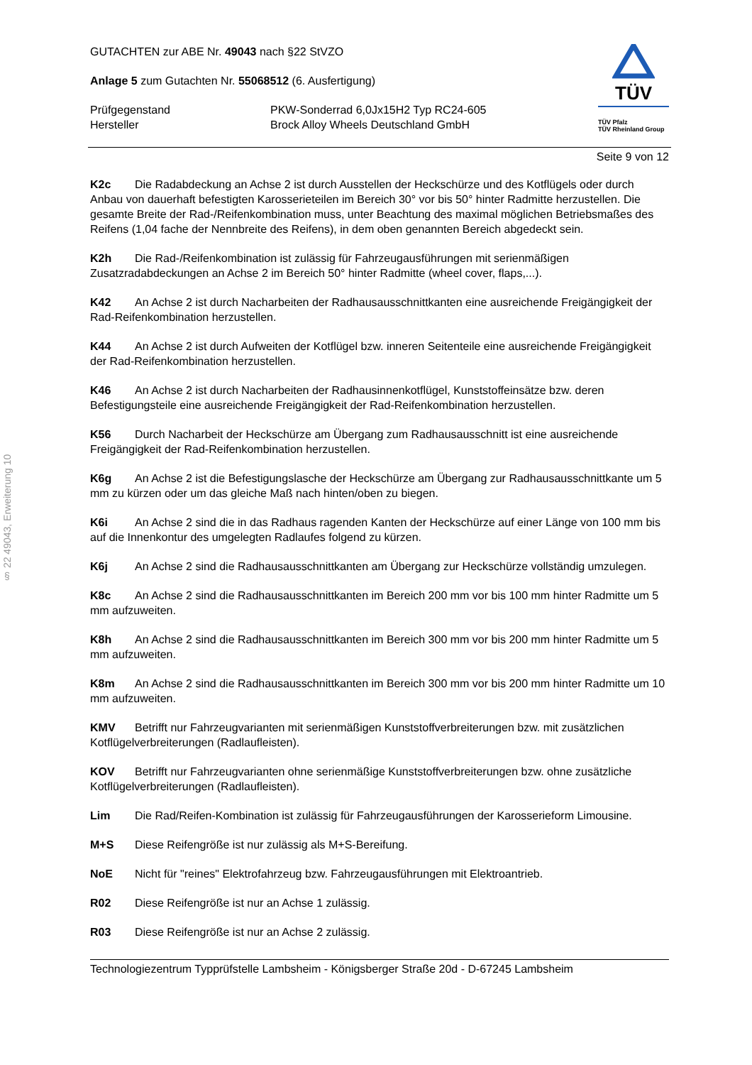§ 22 49043, Erweiterung 10
GUTACHTEN zur ABE Nr. 49043 nach §22 StVZO
Anlage 5 zum Gutachten Nr. 55068512 (6. Ausfertigung)
Prüfgegenstand
Hersteller
PKW-Sonderrad 6,0Jx15H2 Typ RC24-605
Brock Alloy Wheels Deutschland GmbH
TÜV
TÜV Pfalz
TÜV Rheinland Group
Seite 9 von 12
K2c Die Radabdeckung an Achse 2 ist durch Ausstellen der Heckschürze und des Kotflügels oder durch Anbau von dauerhaft befestigten Karosserieteilen im Bereich 30° vor bis 50° hinter Radmitte herzustellen. Die gesamte Breite der Rad-/Reifenkombination muss, unter Beachtung des maximal möglichen Betriebsmaßes des Reifens (1,04 fache der Nennbreite des Reifens), in dem oben genannten Bereich abgedeckt sein.
K2h Die Rad-/Reifenkombination ist zulässig für Fahrzeugausführungen mit serienmäßigen Zusatzradabdeckungen an Achse 2 im Bereich 50° hinter Radmitte (wheel cover, flaps,...).
K42 An Achse 2 ist durch Nacharbeiten der Radhausausschnittkanten eine ausreichende Freigängigkeit der Rad-Reifenkombination herzustellen.
K44 An Achse 2 ist durch Aufweiten der Kotflügel bzw. inneren Seitenteile eine ausreichende Freigängigkeit der Rad-Reifenkombination herzustellen.
K46 An Achse 2 ist durch Nacharbeiten der Radhausinnenkotflügel, Kunststoffeinsätze bzw. deren Befestigungsteile eine ausreichende Freigängigkeit der Rad-Reifenkombination herzustellen.
K56 Durch Nacharbeit der Heckschürze am Übergang zum Radhausausschnitt ist eine ausreichende Freigängigkeit der Rad-Reifenkombination herzustellen.
K6g An Achse 2 ist die Befestigungslasche der Heckschürze am Übergang zur Radhausausschnittkante um 5 mm zu kürzen oder um das gleiche Maß nach hinten/oben zu biegen.
K6i An Achse 2 sind die in das Radhaus ragenden Kanten der Heckschürze auf einer Länge von 100 mm bis auf die Innenkontur des umgelegten Radlaufes folgend zu kürzen.
K6j An Achse 2 sind die Radhausausschnittkanten am Übergang zur Heckschürze vollständig umzulegen.
K8c An Achse 2 sind die Radhausausschnittkanten im Bereich 200 mm vor bis 100 mm hinter Radmitte um 5 mm aufzuweiten.
K8h An Achse 2 sind die Radhausausschnittkanten im Bereich 300 mm vor bis 200 mm hinter Radmitte um 5 mm aufzuweiten.
K8m An Achse 2 sind die Radhausausschnittkanten im Bereich 300 mm vor bis 200 mm hinter Radmitte um 10 mm aufzuweiten.
KMV Betrifft nur Fahrzeugvarianten mit serienmäßigen Kunststoffverbreiterungen bzw. mit zusätzlichen Kotflügelverbreiterungen (Radlaufleisten).
KOV Betrifft nur Fahrzeugvarianten ohne serienmäßige Kunststoffverbreiterungen bzw. ohne zusätzliche Kotflügelverbreiterungen (Radlaufleisten).
Lim Die Rad/Reifen-Kombination ist zulässig für Fahrzeugausführungen der Karosserieform Limousine.
M+S Diese Reifengröße ist nur zulässig als M+S-Bereifung.
NoE Nicht für "reines" Elektrofahrzeug bzw. Fahrzeugausführungen mit Elektroantrieb.
R02 Diese Reifengröße ist nur an Achse 1 zulässig.
R03 Diese Reifengröße ist nur an Achse 2 zulässig.
Technologiezentrum Typprüfstelle Lambsheim - Königsberger Straße 20d - D-67245 Lambsheim